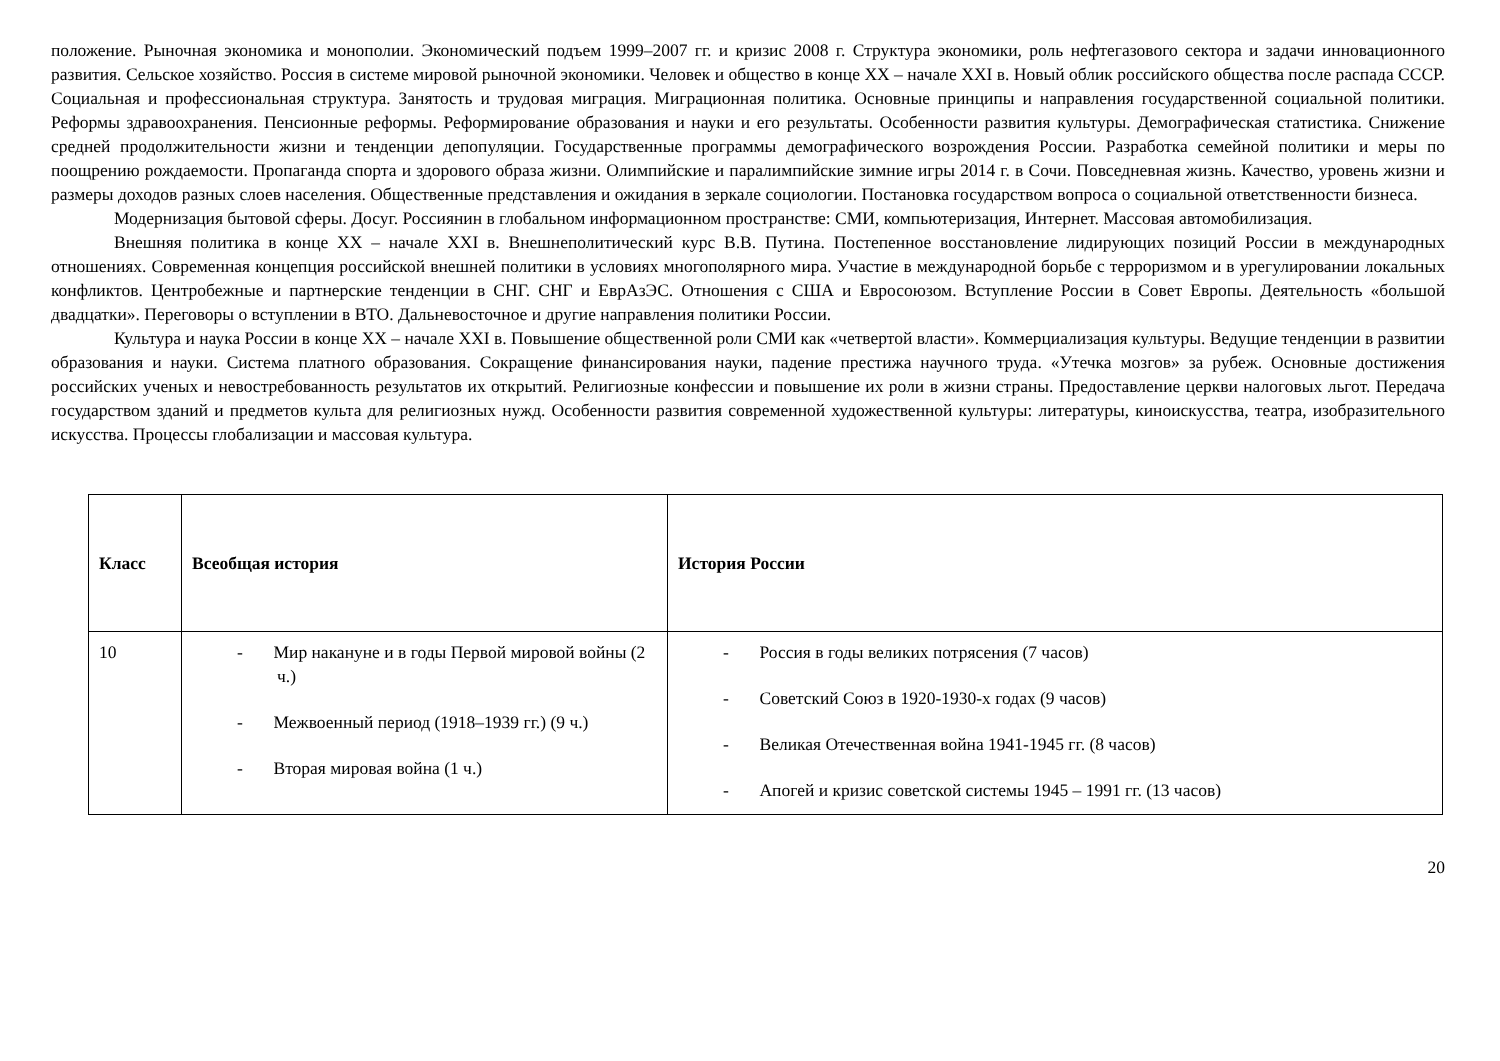положение. Рыночная экономика и монополии. Экономический подъем 1999–2007 гг. и кризис 2008 г. Структура экономики, роль нефтегазового сектора и задачи инновационного развития. Сельское хозяйство. Россия в системе мировой рыночной экономики. Человек и общество в конце XX – начале XXI в. Новый облик российского общества после распада СССР. Социальная и профессиональная структура. Занятость и трудовая миграция. Миграционная политика. Основные принципы и направления государственной социальной политики. Реформы здравоохранения. Пенсионные реформы. Реформирование образования и науки и его результаты. Особенности развития культуры. Демографическая статистика. Снижение средней продолжительности жизни и тенденции депопуляции. Государственные программы демографического возрождения России. Разработка семейной политики и меры по поощрению рождаемости. Пропаганда спорта и здорового образа жизни. Олимпийские и паралимпийские зимние игры 2014 г. в Сочи. Повседневная жизнь. Качество, уровень жизни и размеры доходов разных слоев населения. Общественные представления и ожидания в зеркале социологии. Постановка государством вопроса о социальной ответственности бизнеса.
Модернизация бытовой сферы. Досуг. Россиянин в глобальном информационном пространстве: СМИ, компьютеризация, Интернет. Массовая автомобилизация.
Внешняя политика в конце XX – начале XXI в. Внешнеполитический курс В.В. Путина. Постепенное восстановление лидирующих позиций России в международных отношениях. Современная концепция российской внешней политики в условиях многополярного мира. Участие в международной борьбе с терроризмом и в урегулировании локальных конфликтов. Центробежные и партнерские тенденции в СНГ. СНГ и ЕврАзЭС. Отношения с США и Евросоюзом. Вступление России в Совет Европы. Деятельность «большой двадцатки». Переговоры о вступлении в ВТО. Дальневосточное и другие направления политики России.
Культура и наука России в конце XX – начале XXI в. Повышение общественной роли СМИ как «четвертой власти». Коммерциализация культуры. Ведущие тенденции в развитии образования и науки. Система платного образования. Сокращение финансирования науки, падение престижа научного труда. «Утечка мозгов» за рубеж. Основные достижения российских ученых и невостребованность результатов их открытий. Религиозные конфессии и повышение их роли в жизни страны. Предоставление церкви налоговых льгот. Передача государством зданий и предметов культа для религиозных нужд. Особенности развития современной художественной культуры: литературы, киноискусства, театра, изобразительного искусства. Процессы глобализации и массовая культура.
| Класс | Всеобщая история | История России |
| --- | --- | --- |
| 10 | - Мир накануне и в годы Первой мировой войны (2 ч.) - Межвоенный период (1918–1939 гг.) (9 ч.) - Вторая мировая война (1 ч.) | - Россия в годы великих потрясения (7 часов) - Советский Союз в 1920-1930-х годах (9 часов) - Великая Отечественная война 1941-1945 гг. (8 часов) - Апогей и кризис советской системы 1945 – 1991 гг. (13 часов) |
20